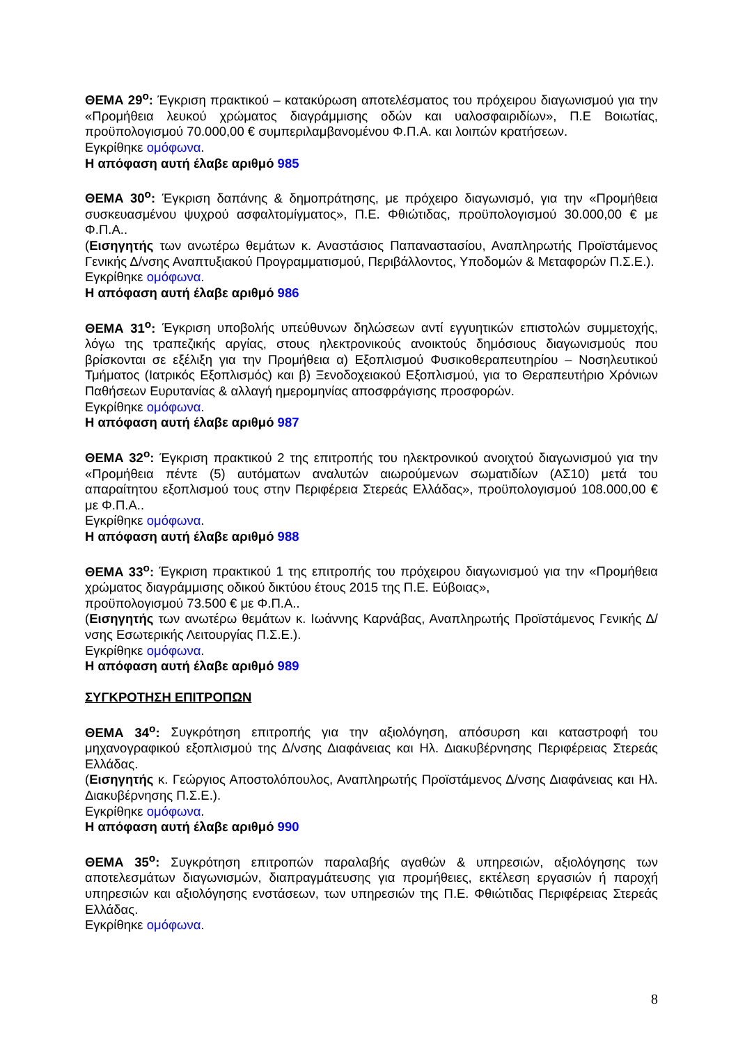ΘΕΜΑ 29<sup>ο</sup>: Έγκριση πρακτικού – κατακύρωση αποτελέσματος του πρόχειρου διαγωνισμού για την «Προμήθεια λευκού χρώματος διαγράμμισης οδών και υαλοσφαιριδίων», Π.Ε Βοιωτίας, προϋπολογισμού 70.000,00 € συμπεριλαμβανομένου Φ.Π.Α. και λοιπών κρατήσεων.
Εγκρίθηκε ομόφωνα.
Η απόφαση αυτή έλαβε αριθμό 985
ΘΕΜΑ 30<sup>ο</sup>: Έγκριση δαπάνης & δημοπράτησης, με πρόχειρο διαγωνισμό, για την «Προμήθεια συσκευασμένου ψυχρού ασφαλτομίγματος», Π.Ε. Φθιώτιδας, προϋπολογισμού 30.000,00 € με Φ.Π.Α..
(Εισηγητής των ανωτέρω θεμάτων κ. Αναστάσιος Παπαναστασίου, Αναπληρωτής Προϊστάμενος Γενικής Δ/νσης Αναπτυξιακού Προγραμματισμού, Περιβάλλοντος, Υποδομών & Μεταφορών Π.Σ.Ε.).
Εγκρίθηκε ομόφωνα.
Η απόφαση αυτή έλαβε αριθμό 986
ΘΕΜΑ 31<sup>ο</sup>: Έγκριση υποβολής υπεύθυνων δηλώσεων αντί εγγυητικών επιστολών συμμετοχής, λόγω της τραπεζικής αργίας, στους ηλεκτρονικούς ανοικτούς δημόσιους διαγωνισμούς που βρίσκονται σε εξέλιξη για την Προμήθεια α) Εξοπλισμού Φυσικοθεραπευτηρίου – Νοσηλευτικού Τμήματος (Ιατρικός Εξοπλισμός) και β) Ξενοδοχειακού Εξοπλισμού, για το Θεραπευτήριο Χρόνιων Παθήσεων Ευρυτανίας & αλλαγή ημερομηνίας αποσφράγισης προσφορών.
Εγκρίθηκε ομόφωνα.
Η απόφαση αυτή έλαβε αριθμό 987
ΘΕΜΑ 32<sup>ο</sup>: Έγκριση πρακτικού 2 της επιτροπής του ηλεκτρονικού ανοιχτού διαγωνισμού για την «Προμήθεια πέντε (5) αυτόματων αναλυτών αιωρούμενων σωματιδίων (ΑΣ10) μετά του απαραίτητου εξοπλισμού τους στην Περιφέρεια Στερεάς Ελλάδας», προϋπολογισμού 108.000,00 € με Φ.Π.Α..
Εγκρίθηκε ομόφωνα.
Η απόφαση αυτή έλαβε αριθμό 988
ΘΕΜΑ 33<sup>ο</sup>: Έγκριση πρακτικού 1 της επιτροπής του πρόχειρου διαγωνισμού για την «Προμήθεια χρώματος διαγράμμισης οδικού δικτύου έτους 2015 της Π.Ε. Εύβοιας»,
προϋπολογισμού 73.500 € με Φ.Π.Α..
(Εισηγητής των ανωτέρω θεμάτων κ. Ιωάννης Καρνάβας, Αναπληρωτής Προϊστάμενος Γενικής Δ/νσης Εσωτερικής Λειτουργίας Π.Σ.Ε.).
Εγκρίθηκε ομόφωνα.
Η απόφαση αυτή έλαβε αριθμό 989
ΣΥΓΚΡΟΤΗΣΗ ΕΠΙΤΡΟΠΩΝ
ΘΕΜΑ 34<sup>ο</sup>: Συγκρότηση επιτροπής για την αξιολόγηση, απόσυρση και καταστροφή του μηχανογραφικού εξοπλισμού της Δ/νσης Διαφάνειας και Ηλ. Διακυβέρνησης Περιφέρειας Στερεάς Ελλάδας.
(Εισηγητής κ. Γεώργιος Αποστολόπουλος, Αναπληρωτής Προϊστάμενος Δ/νσης Διαφάνειας και Ηλ. Διακυβέρνησης Π.Σ.Ε.).
Εγκρίθηκε ομόφωνα.
Η απόφαση αυτή έλαβε αριθμό 990
ΘΕΜΑ 35<sup>ο</sup>: Συγκρότηση επιτροπών παραλαβής αγαθών & υπηρεσιών, αξιολόγησης των αποτελεσμάτων διαγωνισμών, διαπραγμάτευσης για προμήθειες, εκτέλεση εργασιών ή παροχή υπηρεσιών και αξιολόγησης ενστάσεων, των υπηρεσιών της Π.Ε. Φθιώτιδας Περιφέρειας Στερεάς Ελλάδας.
Εγκρίθηκε ομόφωνα.
8